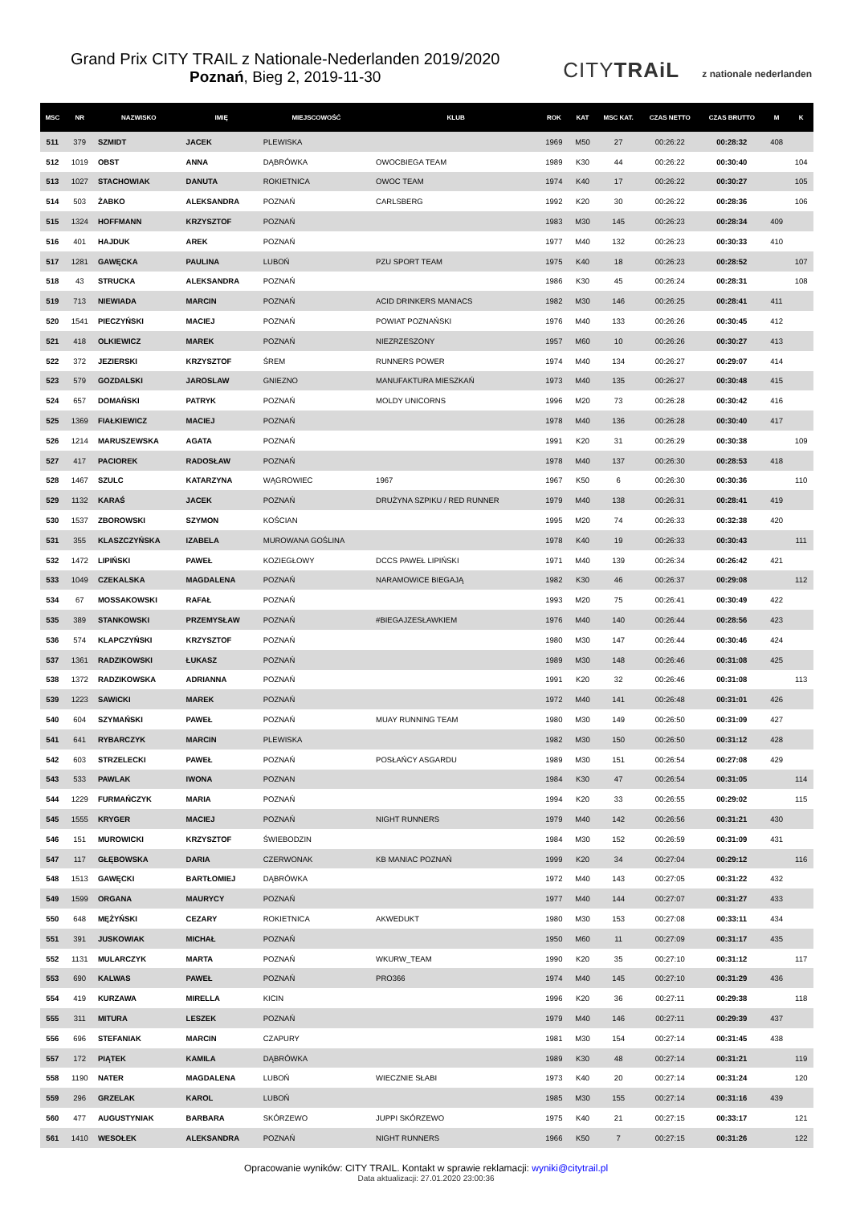Grand Prix CITY TRAIL z Nationale-Nederlanden 2019/2020
Poznań, Bieg 2, 2019-11-30
CITYTRAiL z nationale nederlanden
| MSC | NR | NAZWISKO | IMIĘ | MIEJSCOWOŚĆ | KLUB | ROK | KAT | MSC KAT. | CZAS NETTO | CZAS BRUTTO | M | K |
| --- | --- | --- | --- | --- | --- | --- | --- | --- | --- | --- | --- | --- |
| 511 | 379 | SZMIDT | JACEK | PLEWISKA | | 1969 | M50 | 27 | 00:26:22 | 00:28:32 | 408 | |
| 512 | 1019 | OBST | ANNA | DĄBRÓWKA | OWOCBIEGA TEAM | 1989 | K30 | 44 | 00:26:22 | 00:30:40 | | 104 |
| 513 | 1027 | STACHOWIAK | DANUTA | ROKIETNICA | OWOC TEAM | 1974 | K40 | 17 | 00:26:22 | 00:30:27 | | 105 |
| 514 | 503 | ŻABKO | ALEKSANDRA | POZNAŃ | CARLSBERG | 1992 | K20 | 30 | 00:26:22 | 00:28:36 | | 106 |
| 515 | 1324 | HOFFMANN | KRZYSZTOF | POZNAŃ | | 1983 | M30 | 145 | 00:26:23 | 00:28:34 | 409 | |
| 516 | 401 | HAJDUK | AREK | POZNAŃ | | 1977 | M40 | 132 | 00:26:23 | 00:30:33 | 410 | |
| 517 | 1281 | GAWĘCKA | PAULINA | LUBOŃ | PZU SPORT TEAM | 1975 | K40 | 18 | 00:26:23 | 00:28:52 | | 107 |
| 518 | 43 | STRUCKA | ALEKSANDRA | POZNAŃ | | 1986 | K30 | 45 | 00:26:24 | 00:28:31 | | 108 |
| 519 | 713 | NIEWIADA | MARCIN | POZNAŃ | ACID DRINKERS MANIACS | 1982 | M30 | 146 | 00:26:25 | 00:28:41 | 411 | |
| 520 | 1541 | PIECZYŃSKI | MACIEJ | POZNAŃ | POWIAT POZNAŃSKI | 1976 | M40 | 133 | 00:26:26 | 00:30:45 | 412 | |
| 521 | 418 | OLKIEWICZ | MAREK | POZNAŃ | NIEZRZESZONY | 1957 | M60 | 10 | 00:26:26 | 00:30:27 | 413 | |
| 522 | 372 | JEZIERSKI | KRZYSZTOF | ŚREM | RUNNERS POWER | 1974 | M40 | 134 | 00:26:27 | 00:29:07 | 414 | |
| 523 | 579 | GOZDALSKI | JAROSLAW | GNIEZNO | MANUFAKTURA MIESZKAŃ | 1973 | M40 | 135 | 00:26:27 | 00:30:48 | 415 | |
| 524 | 657 | DOMAŃSKI | PATRYK | POZNAŃ | MOLDY UNICORNS | 1996 | M20 | 73 | 00:26:28 | 00:30:42 | 416 | |
| 525 | 1369 | FIAŁKIEWICZ | MACIEJ | POZNAŃ | | 1978 | M40 | 136 | 00:26:28 | 00:30:40 | 417 | |
| 526 | 1214 | MARUSZEWSKA | AGATA | POZNAŃ | | 1991 | K20 | 31 | 00:26:29 | 00:30:38 | | 109 |
| 527 | 417 | PACIOREK | RADOSŁAW | POZNAŃ | | 1978 | M40 | 137 | 00:26:30 | 00:28:53 | 418 | |
| 528 | 1467 | SZULC | KATARZYNA | WĄGROWIEC | 1967 | 1967 | K50 | 6 | 00:26:30 | 00:30:36 | | 110 |
| 529 | 1132 | KARAŚ | JACEK | POZNAŃ | DRUŻYNA SZPIKU / RED RUNNER | 1979 | M40 | 138 | 00:26:31 | 00:28:41 | 419 | |
| 530 | 1537 | ZBOROWSKI | SZYMON | KOŚCIAN | | 1995 | M20 | 74 | 00:26:33 | 00:32:38 | 420 | |
| 531 | 355 | KLASZCZYŃSKA | IZABELA | MUROWANA GOŚLINA | | 1978 | K40 | 19 | 00:26:33 | 00:30:43 | | 111 |
| 532 | 1472 | LIPIŃSKI | PAWEŁ | KOZIEGŁOWY | DCCS PAWEŁ LIPIŃSKI | 1971 | M40 | 139 | 00:26:34 | 00:26:42 | 421 | |
| 533 | 1049 | CZEKALSKA | MAGDALENA | POZNAŃ | NARAMOWICE BIEGAJĄ | 1982 | K30 | 46 | 00:26:37 | 00:29:08 | | 112 |
| 534 | 67 | MOSSAKOWSKI | RAFAŁ | POZNAŃ | | 1993 | M20 | 75 | 00:26:41 | 00:30:49 | 422 | |
| 535 | 389 | STANKOWSKI | PRZEMYSŁAW | POZNAŃ | #BIEGAJZESŁAWKIEM | 1976 | M40 | 140 | 00:26:44 | 00:28:56 | 423 | |
| 536 | 574 | KLAPCZYŃSKI | KRZYSZTOF | POZNAŃ | | 1980 | M30 | 147 | 00:26:44 | 00:30:46 | 424 | |
| 537 | 1361 | RADZIKOWSKI | ŁUKASZ | POZNAŃ | | 1989 | M30 | 148 | 00:26:46 | 00:31:08 | 425 | |
| 538 | 1372 | RADZIKOWSKA | ADRIANNA | POZNAŃ | | 1991 | K20 | 32 | 00:26:46 | 00:31:08 | | 113 |
| 539 | 1223 | SAWICKI | MAREK | POZNAŃ | | 1972 | M40 | 141 | 00:26:48 | 00:31:01 | 426 | |
| 540 | 604 | SZYMAŃSKI | PAWEŁ | POZNAŃ | MUAY RUNNING TEAM | 1980 | M30 | 149 | 00:26:50 | 00:31:09 | 427 | |
| 541 | 641 | RYBARCZYK | MARCIN | PLEWISKA | | 1982 | M30 | 150 | 00:26:50 | 00:31:12 | 428 | |
| 542 | 603 | STRZELECKI | PAWEŁ | POZNAŃ | POSŁAŃCY ASGARDU | 1989 | M30 | 151 | 00:26:54 | 00:27:08 | 429 | |
| 543 | 533 | PAWLAK | IWONA | POZNAN | | 1984 | K30 | 47 | 00:26:54 | 00:31:05 | | 114 |
| 544 | 1229 | FURMAŃCZYK | MARIA | POZNAŃ | | 1994 | K20 | 33 | 00:26:55 | 00:29:02 | | 115 |
| 545 | 1555 | KRYGER | MACIEJ | POZNAŃ | NIGHT RUNNERS | 1979 | M40 | 142 | 00:26:56 | 00:31:21 | 430 | |
| 546 | 151 | MUROWICKI | KRZYSZTOF | ŚWIEBODZIN | | 1984 | M30 | 152 | 00:26:59 | 00:31:09 | 431 | |
| 547 | 117 | GŁĘBOWSKA | DARIA | CZERWONAK | KB MANIAC POZNAŃ | 1999 | K20 | 34 | 00:27:04 | 00:29:12 | | 116 |
| 548 | 1513 | GAWĘCKI | BARTŁOMIEJ | DĄBRÓWKA | | 1972 | M40 | 143 | 00:27:05 | 00:31:22 | 432 | |
| 549 | 1599 | ORGANA | MAURYCY | POZNAŃ | | 1977 | M40 | 144 | 00:27:07 | 00:31:27 | 433 | |
| 550 | 648 | MĘŻYŃSKI | CEZARY | ROKIETNICA | AKWEDUKT | 1980 | M30 | 153 | 00:27:08 | 00:33:11 | 434 | |
| 551 | 391 | JUSKOWIAK | MICHAŁ | POZNAŃ | | 1950 | M60 | 11 | 00:27:09 | 00:31:17 | 435 | |
| 552 | 1131 | MULARCZYK | MARTA | POZNAŃ | WKURW_TEAM | 1990 | K20 | 35 | 00:27:10 | 00:31:12 | | 117 |
| 553 | 690 | KALWAS | PAWEŁ | POZNAŃ | PRO366 | 1974 | M40 | 145 | 00:27:10 | 00:31:29 | 436 | |
| 554 | 419 | KURZAWA | MIRELLA | KICIN | | 1996 | K20 | 36 | 00:27:11 | 00:29:38 | | 118 |
| 555 | 311 | MITURA | LESZEK | POZNAŃ | | 1979 | M40 | 146 | 00:27:11 | 00:29:39 | 437 | |
| 556 | 696 | STEFANIAK | MARCIN | CZAPURY | | 1981 | M30 | 154 | 00:27:14 | 00:31:45 | 438 | |
| 557 | 172 | PIĄTEK | KAMILA | DĄBRÓWKA | | 1989 | K30 | 48 | 00:27:14 | 00:31:21 | | 119 |
| 558 | 1190 | NATER | MAGDALENA | LUBOŃ | WIECZNIE SŁABI | 1973 | K40 | 20 | 00:27:14 | 00:31:24 | | 120 |
| 559 | 296 | GRZELAK | KAROL | LUBOŃ | | 1985 | M30 | 155 | 00:27:14 | 00:31:16 | 439 | |
| 560 | 477 | AUGUSTYNIAK | BARBARA | SKÓRZEWO | JUPPI SKÓRZEWO | 1975 | K40 | 21 | 00:27:15 | 00:33:17 | | 121 |
| 561 | 1410 | WESOŁEK | ALEKSANDRA | POZNAŃ | NIGHT RUNNERS | 1966 | K50 | 7 | 00:27:15 | 00:31:26 | | 122 |
Opracowanie wyników: CITY TRAIL. Kontakt w sprawie reklamacji: wyniki@citytrail.pl
Data aktualizacji: 27.01.2020 23:00:36